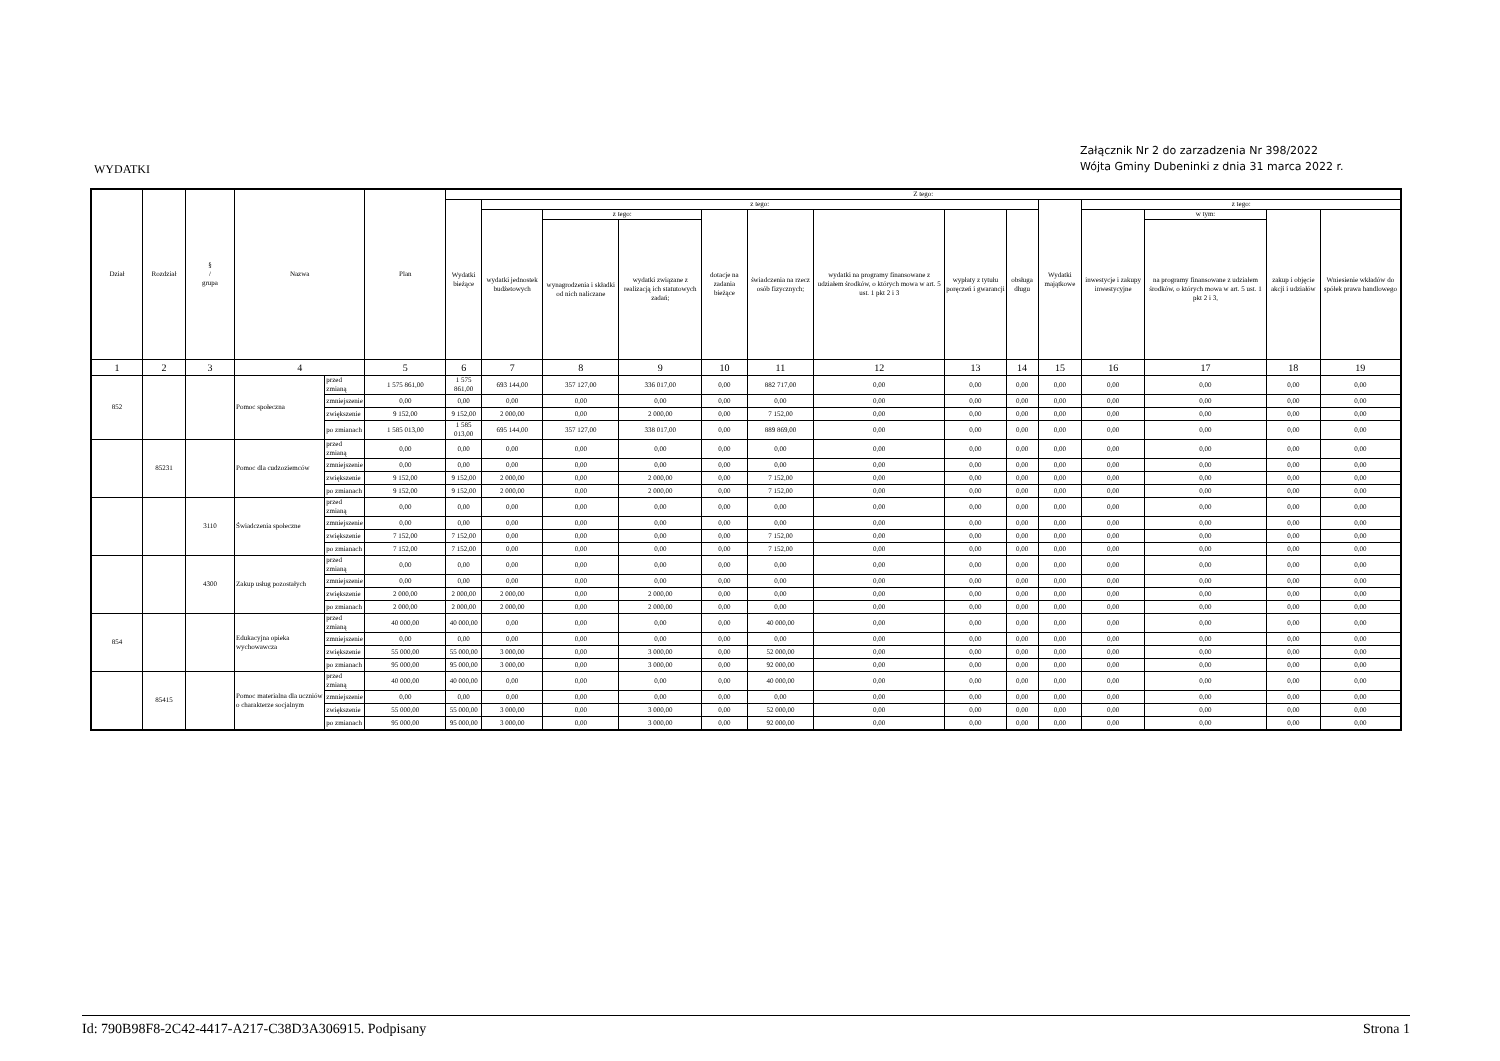Załącznik Nr 2 do zarzadzenia Nr 398/2022
Wójta Gminy Dubeninki z dnia 31 marca 2022 r.
WYDATKI
| Dział | Rozdział | § / grupa | Nazwa | | Plan | Z tego: | | | | | | | | | | | | | |
| --- | --- | --- | --- | --- | --- | --- | --- | --- | --- | --- | --- | --- | --- | --- | --- | --- | --- | --- | --- |
| | | | | | | Wydatki bieżące | z tego: | | | | | | | | Wydatki majątkowe | z tego: | | | |
| | | | | | | | wydatki jednostek budżetowych | z tego: | | dotacje na zadania bieżące | świadczenia na rzecz osób fizycznych; | wydatki na programy finansowane z udziałem środków, o których mowa w art. 5 ust. 1 pkt 2 i 3 | wypłaty z tytułu poręczeń i gwarancji | obsługa długu | | inwestycje i zakupy inwestycyjne | w tym: | zakup i objęcie akcji i udziałów | Wniesienie wkładów do spółek prawa handlowego |
| | | | | | | | | wynagrodzenia i składki od nich naliczane | wydatki związane z realizacją ich statutowych zadań; | | | | | | | | na programy finansowane z udziałem środków, o których mowa w art. 5 ust. 1 pkt 2 i 3, | | |
| 1 | 2 | 3 | 4 | | 5 | 6 | 7 | 8 | 9 | 10 | 11 | 12 | 13 | 14 | 15 | 16 | 17 | 18 | 19 |
| 852 | | | Pomoc społeczna | przed zmianą | 1 575 861,00 | 1 575 861,00 | 693 144,00 | 357 127,00 | 336 017,00 | 0,00 | 882 717,00 | 0,00 | 0,00 | 0,00 | 0,00 | 0,00 | 0,00 | 0,00 | 0,00 |
| | | | | zmniejszenie | 0,00 | 0,00 | 0,00 | 0,00 | 0,00 | 0,00 | 0,00 | 0,00 | 0,00 | 0,00 | 0,00 | 0,00 | 0,00 | 0,00 | 0,00 |
| | | | | zwiększenie | 9 152,00 | 9 152,00 | 2 000,00 | 0,00 | 2 000,00 | 0,00 | 7 152,00 | 0,00 | 0,00 | 0,00 | 0,00 | 0,00 | 0,00 | 0,00 | 0,00 |
| | | | | po zmianach | 1 585 013,00 | 1 585 013,00 | 695 144,00 | 357 127,00 | 338 017,00 | 0,00 | 889 869,00 | 0,00 | 0,00 | 0,00 | 0,00 | 0,00 | 0,00 | 0,00 | 0,00 |
| | 85231 | | Pomoc dla cudzoziemców | przed zmianą | 0,00 | 0,00 | 0,00 | 0,00 | 0,00 | 0,00 | 0,00 | 0,00 | 0,00 | 0,00 | 0,00 | 0,00 | 0,00 | 0,00 | 0,00 |
| | | | | zmniejszenie | 0,00 | 0,00 | 0,00 | 0,00 | 0,00 | 0,00 | 0,00 | 0,00 | 0,00 | 0,00 | 0,00 | 0,00 | 0,00 | 0,00 | 0,00 |
| | | | | zwiększenie | 9 152,00 | 9 152,00 | 2 000,00 | 0,00 | 2 000,00 | 0,00 | 7 152,00 | 0,00 | 0,00 | 0,00 | 0,00 | 0,00 | 0,00 | 0,00 | 0,00 |
| | | | | po zmianach | 9 152,00 | 9 152,00 | 2 000,00 | 0,00 | 2 000,00 | 0,00 | 7 152,00 | 0,00 | 0,00 | 0,00 | 0,00 | 0,00 | 0,00 | 0,00 | 0,00 |
| | | 3110 | Świadczenia społeczne | przed zmianą | 0,00 | 0,00 | 0,00 | 0,00 | 0,00 | 0,00 | 0,00 | 0,00 | 0,00 | 0,00 | 0,00 | 0,00 | 0,00 | 0,00 | 0,00 |
| | | | | zmniejszenie | 0,00 | 0,00 | 0,00 | 0,00 | 0,00 | 0,00 | 0,00 | 0,00 | 0,00 | 0,00 | 0,00 | 0,00 | 0,00 | 0,00 | 0,00 |
| | | | | zwiększenie | 7 152,00 | 7 152,00 | 0,00 | 0,00 | 0,00 | 0,00 | 7 152,00 | 0,00 | 0,00 | 0,00 | 0,00 | 0,00 | 0,00 | 0,00 | 0,00 |
| | | | | po zmianach | 7 152,00 | 7 152,00 | 0,00 | 0,00 | 0,00 | 0,00 | 7 152,00 | 0,00 | 0,00 | 0,00 | 0,00 | 0,00 | 0,00 | 0,00 | 0,00 |
| | | 4300 | Zakup usług pozostałych | przed zmianą | 0,00 | 0,00 | 0,00 | 0,00 | 0,00 | 0,00 | 0,00 | 0,00 | 0,00 | 0,00 | 0,00 | 0,00 | 0,00 | 0,00 | 0,00 |
| | | | | zmniejszenie | 0,00 | 0,00 | 0,00 | 0,00 | 0,00 | 0,00 | 0,00 | 0,00 | 0,00 | 0,00 | 0,00 | 0,00 | 0,00 | 0,00 | 0,00 |
| | | | | zwiększenie | 2 000,00 | 2 000,00 | 2 000,00 | 0,00 | 2 000,00 | 0,00 | 0,00 | 0,00 | 0,00 | 0,00 | 0,00 | 0,00 | 0,00 | 0,00 | 0,00 |
| | | | | po zmianach | 2 000,00 | 2 000,00 | 2 000,00 | 0,00 | 2 000,00 | 0,00 | 0,00 | 0,00 | 0,00 | 0,00 | 0,00 | 0,00 | 0,00 | 0,00 | 0,00 |
| 854 | | | Edukacyjna opieka wychowawcza | przed zmianą | 40 000,00 | 40 000,00 | 0,00 | 0,00 | 0,00 | 0,00 | 40 000,00 | 0,00 | 0,00 | 0,00 | 0,00 | 0,00 | 0,00 | 0,00 | 0,00 |
| | | | | zmniejszenie | 0,00 | 0,00 | 0,00 | 0,00 | 0,00 | 0,00 | 0,00 | 0,00 | 0,00 | 0,00 | 0,00 | 0,00 | 0,00 | 0,00 | 0,00 |
| | | | | zwiększenie | 55 000,00 | 55 000,00 | 3 000,00 | 0,00 | 3 000,00 | 0,00 | 52 000,00 | 0,00 | 0,00 | 0,00 | 0,00 | 0,00 | 0,00 | 0,00 | 0,00 |
| | | | | po zmianach | 95 000,00 | 95 000,00 | 3 000,00 | 0,00 | 3 000,00 | 0,00 | 92 000,00 | 0,00 | 0,00 | 0,00 | 0,00 | 0,00 | 0,00 | 0,00 | 0,00 |
| | 85415 | | Pomoc materialna dla uczniów o charakterze socjalnym | przed zmianą | 40 000,00 | 40 000,00 | 0,00 | 0,00 | 0,00 | 0,00 | 40 000,00 | 0,00 | 0,00 | 0,00 | 0,00 | 0,00 | 0,00 | 0,00 | 0,00 |
| | | | | zmniejszenie | 0,00 | 0,00 | 0,00 | 0,00 | 0,00 | 0,00 | 0,00 | 0,00 | 0,00 | 0,00 | 0,00 | 0,00 | 0,00 | 0,00 | 0,00 |
| | | | | zwiększenie | 55 000,00 | 55 000,00 | 3 000,00 | 0,00 | 3 000,00 | 0,00 | 52 000,00 | 0,00 | 0,00 | 0,00 | 0,00 | 0,00 | 0,00 | 0,00 | 0,00 |
| | | | | po zmianach | 95 000,00 | 95 000,00 | 3 000,00 | 0,00 | 3 000,00 | 0,00 | 92 000,00 | 0,00 | 0,00 | 0,00 | 0,00 | 0,00 | 0,00 | 0,00 | 0,00 |
Id: 790B98F8-2C42-4417-A217-C38D3A306915. Podpisany Strona 1